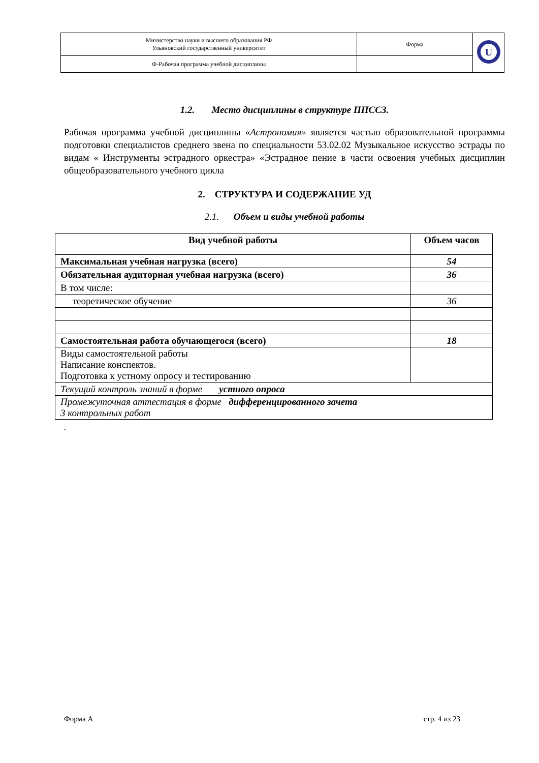| Министерство науки и высшего образования РФ Ульяновский государственный университет | Форма | U |
| Ф-Рабочая программа учебной дисциплины | | |
1.2. Место дисциплины в структуре ППССЗ.
Рабочая программа учебной дисциплины «Астрономия» является частью образовательной программы подготовки специалистов среднего звена по специальности 53.02.02 Музыкальное искусство эстрады по видам « Инструменты эстрадного оркестра» «Эстрадное пение в части освоения учебных дисциплин общеобразовательного учебного цикла
2. СТРУКТУРА И СОДЕРЖАНИЕ УД
2.1. Объем и виды учебной работы
| Вид учебной работы | Объем часов |
| --- | --- |
| Максимальная учебная нагрузка (всего) | 54 |
| Обязательная аудиторная учебная нагрузка (всего) | 36 |
| В том числе: | |
| теоретическое обучение | 36 |
| Самостоятельная работа обучающегося (всего) | 18 |
| Виды самостоятельной работы Написание конспектов. Подготовка к устному опросу и тестированию | |
| Текущий контроль знаний в форме устного опроса | |
| Промежуточная аттестация в форме дифференцированного зачета 3 контрольных работ | |
.
Форма А стр. 4 из 23